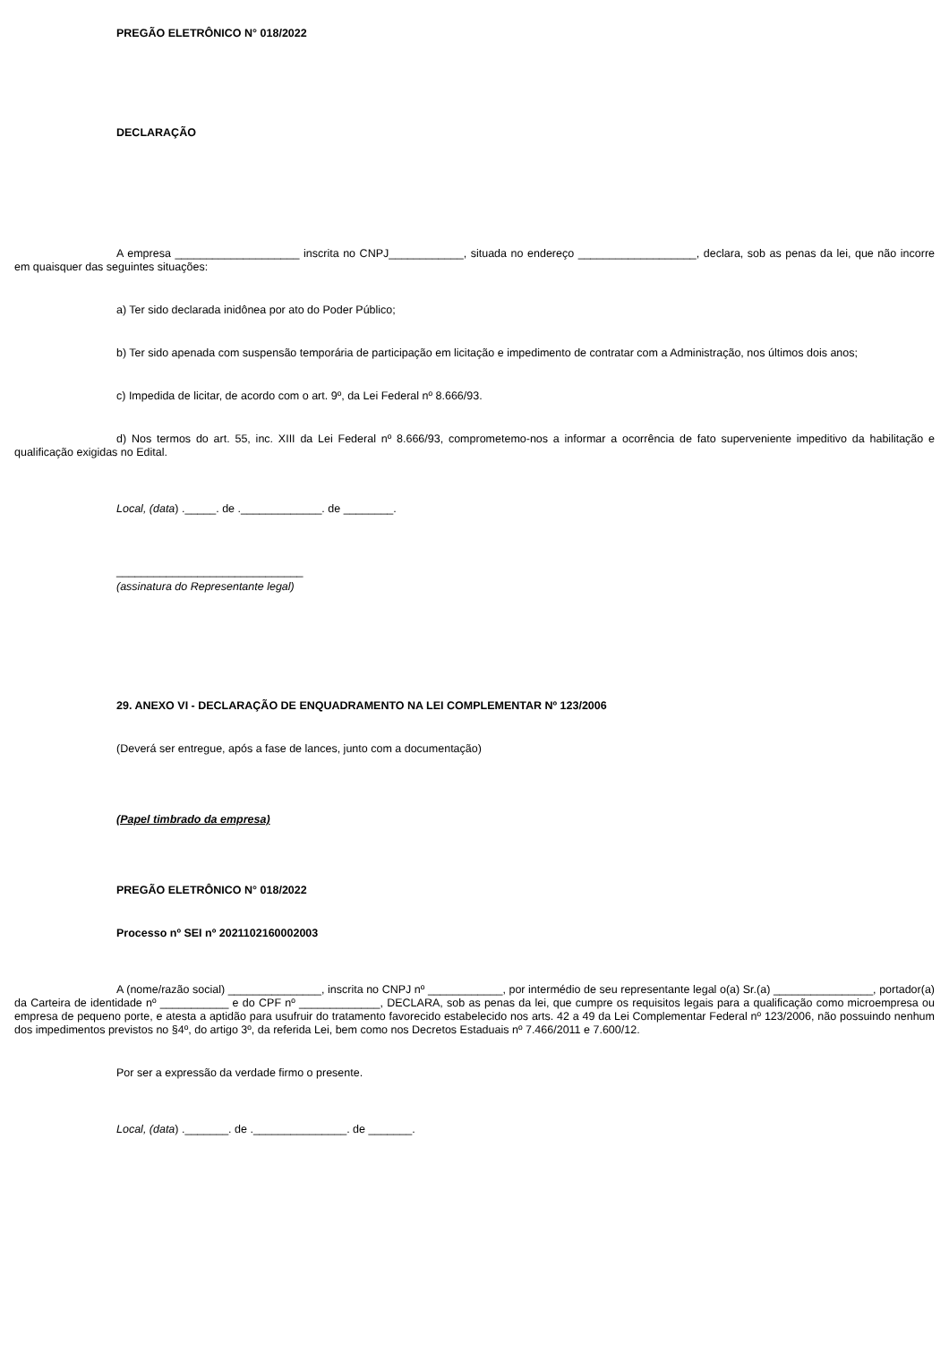PREGÃO ELETRÔNICO N° 018/2022
DECLARAÇÃO
A empresa ____________________ inscrita no CNPJ____________, situada no endereço ___________________, declara, sob as penas da lei, que não incorre em quaisquer das seguintes situações:
a) Ter sido declarada inidônea por ato do Poder Público;
b) Ter sido apenada com suspensão temporária de participação em licitação e impedimento de contratar com a Administração, nos últimos dois anos;
c) Impedida de licitar, de acordo com o art. 9º, da Lei Federal nº 8.666/93.
d) Nos termos do art. 55, inc. XIII da Lei Federal nº 8.666/93, comprometemo-nos a informar a ocorrência de fato superveniente impeditivo da habilitação e qualificação exigidas no Edital.
Local, (data) ._____. de ._____________. de ________.
______________________________
(assinatura do Representante legal)
29. ANEXO VI - DECLARAÇÃO DE ENQUADRAMENTO NA LEI COMPLEMENTAR Nº 123/2006
(Deverá ser entregue, após a fase de lances, junto com a documentação)
(Papel timbrado da empresa)
PREGÃO ELETRÔNICO N° 018/2022
Processo nº SEI nº 2021102160002003
A (nome/razão social) _______________, inscrita no CNPJ nº ____________, por intermédio de seu representante legal o(a) Sr.(a) ________________, portador(a) da Carteira de identidade nº ___________ e do CPF nº _____________, DECLARA, sob as penas da lei, que cumpre os requisitos legais para a qualificação como microempresa ou empresa de pequeno porte, e atesta a aptidão para usufruir do tratamento favorecido estabelecido nos arts. 42 a 49 da Lei Complementar Federal nº 123/2006, não possuindo nenhum dos impedimentos previstos no §4º, do artigo 3º, da referida Lei, bem como nos Decretos Estaduais nº 7.466/2011 e 7.600/12.
Por ser a expressão da verdade firmo o presente.
Local, (data) ._______. de ._______________. de _______.